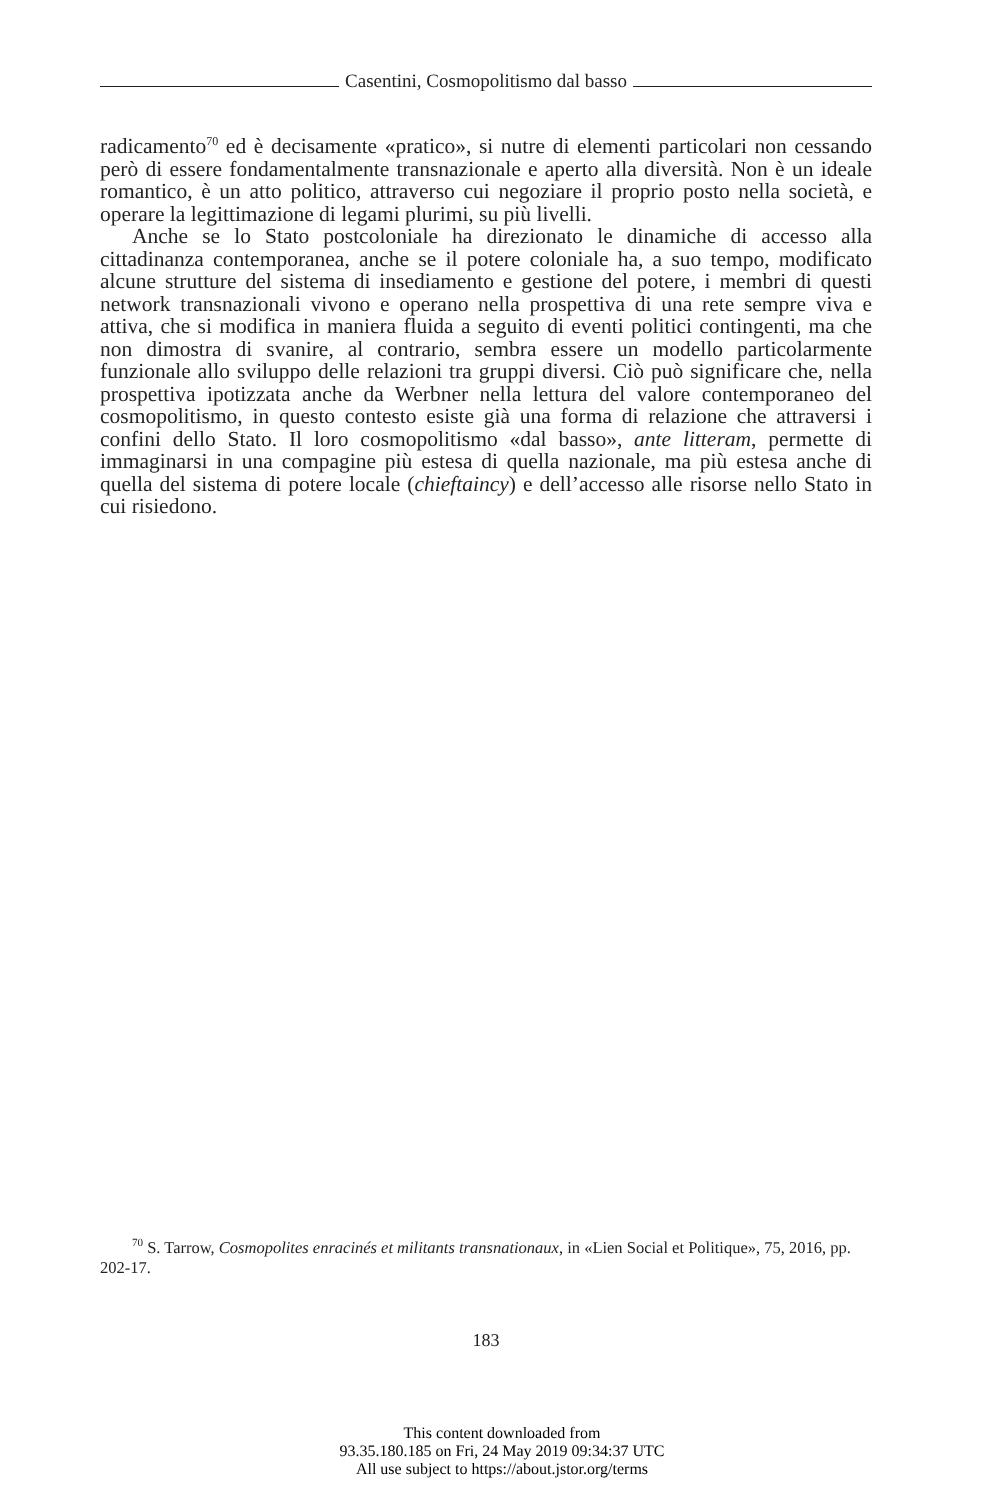Casentini, Cosmopolitismo dal basso
radicamento<sup>70</sup> ed è decisamente «pratico», si nutre di elementi particolari non cessando però di essere fondamentalmente transnazionale e aperto alla diversità. Non è un ideale romantico, è un atto politico, attraverso cui negoziare il proprio posto nella società, e operare la legittimazione di legami plurimi, su più livelli.
Anche se lo Stato postcoloniale ha direzionato le dinamiche di accesso alla cittadinanza contemporanea, anche se il potere coloniale ha, a suo tempo, modificato alcune strutture del sistema di insediamento e gestione del potere, i membri di questi network transnazionali vivono e operano nella prospettiva di una rete sempre viva e attiva, che si modifica in maniera fluida a seguito di eventi politici contingenti, ma che non dimostra di svanire, al contrario, sembra essere un modello particolarmente funzionale allo sviluppo delle relazioni tra gruppi diversi. Ciò può significare che, nella prospettiva ipotizzata anche da Werbner nella lettura del valore contemporaneo del cosmopolitismo, in questo contesto esiste già una forma di relazione che attraversi i confini dello Stato. Il loro cosmopolitismo «dal basso», ante litteram, permette di immaginarsi in una compagine più estesa di quella nazionale, ma più estesa anche di quella del sistema di potere locale (chieftaincy) e dell’accesso alle risorse nello Stato in cui risiedono.
<sup>70</sup> S. Tarrow, Cosmopolites enracinés et militants transnationaux, in «Lien Social et Politique», 75, 2016, pp. 202-17.
183
This content downloaded from
93.35.180.185 on Fri, 24 May 2019 09:34:37 UTC
All use subject to https://about.jstor.org/terms